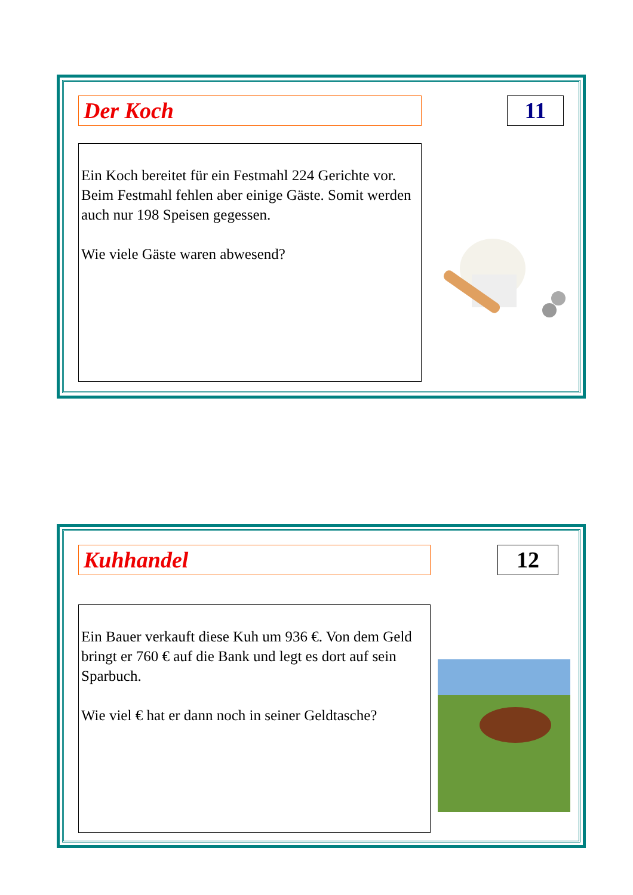Der Koch 11
Ein Koch bereitet für ein Festmahl 224 Gerichte vor. Beim Festmahl fehlen aber einige Gäste. Somit werden auch nur 198 Speisen gegessen.
Wie viele Gäste waren abwesend?
Kuhhandel 12
Ein Bauer verkauft diese Kuh um 936 €. Von dem Geld bringt er 760 € auf die Bank und legt es dort auf sein Sparbuch.
Wie viel € hat er dann noch in seiner Geldtasche?